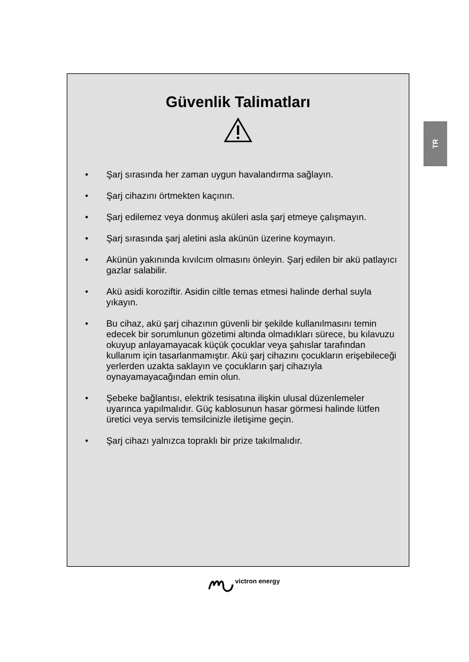TR
Güvenlik Talimatları
• Şarj sırasında her zaman uygun havalandırma sağlayın.
• Şarj cihazını örtmekten kaçının.
• Şarj edilemez veya donmuş aküleri asla şarj etmeye çalışmayın.
• Şarj sırasında şarj aletini asla akünün üzerine koymayın.
• Akünün yakınında kıvılcım olmasını önleyin. Şarj edilen bir akü patlayıcı gazlar salabilir.
• Akü asidi koroziftir. Asidin ciltle temas etmesi halinde derhal suyla yıkayın.
• Bu cihaz, akü şarj cihazının güvenli bir şekilde kullanılmasını temin edecek bir sorumlunun gözetimi altında olmadıkları sürece, bu kılavuzu okuyup anlayamayacak küçük çocuklar veya şahıslar tarafından kullanım için tasarlanmamıştır. Akü şarj cihazını çocukların erişebileceği yerlerden uzakta saklayın ve çocukların şarj cihazıyla oynayamayacağından emin olun.
• Şebeke bağlantısı, elektrik tesisatına ilişkin ulusal düzenlemeler uyarınca yapılmalıdır. Güç kablosunun hasar görmesi halinde lütfen üretici veya servis temsilcinizle iletişime geçin.
• Şarj cihazı yalnızca topraklı bir prize takılmalıdır.
victron energy